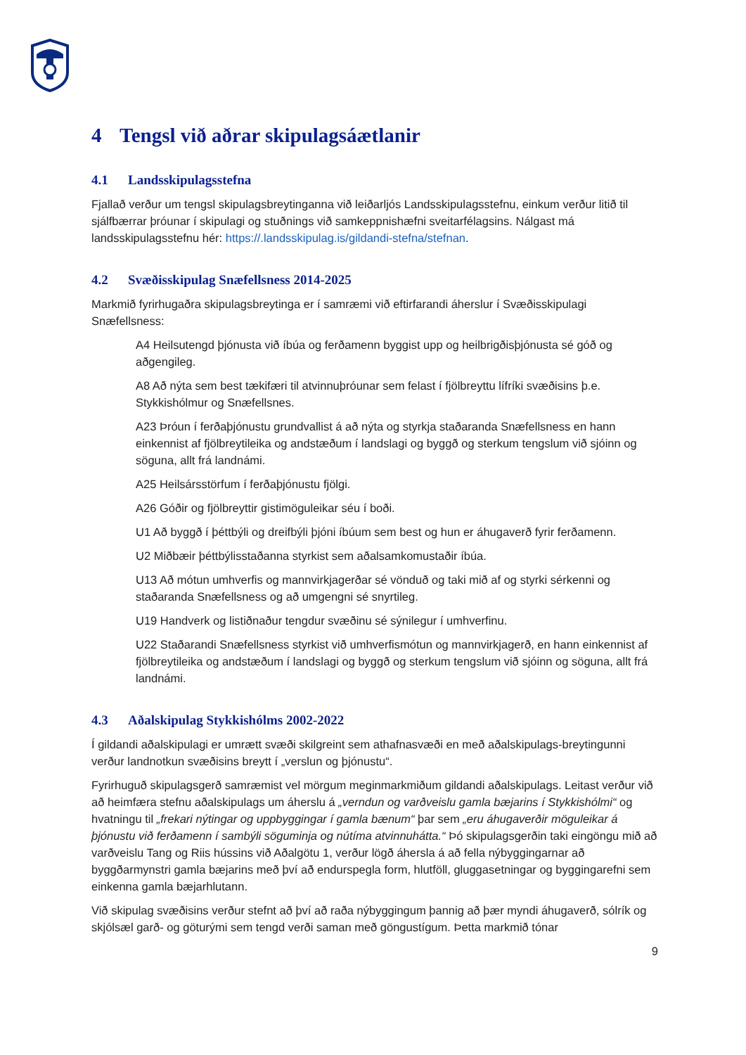4 Tengsl við aðrar skipulagsáætlanir
4.1 Landsskipulagsstefna
Fjallað verður um tengsl skipulagsbreytinganna við leiðarljós Landsskipulagsstefnu, einkum verður litið til sjálfbærrar þróunar í skipulagi og stuðnings við samkeppnishæfni sveitarfélagsins. Nálgast má landsskipulagsstefnu hér: https://.landsskipulag.is/gildandi-stefna/stefnan.
4.2 Svæðisskipulag Snæfellsness 2014-2025
Markmið fyrirhugaðra skipulagsbreytinga er í samræmi við eftirfarandi áherslur í Svæðisskipulagi Snæfellsness:
A4 Heilsutengd þjónusta við íbúa og ferðamenn byggist upp og heilbrigðisþjónusta sé góð og aðgengileg.
A8 Að nýta sem best tækifæri til atvinnuþróunar sem felast í fjölbreyttu lífríki svæðisins þ.e. Stykkishólmur og Snæfellsnes.
A23 Þróun í ferðaþjónustu grundvallist á að nýta og styrkja staðaranda Snæfellsness en hann einkennist af fjölbreytileika og andstæðum í landslagi og byggð og sterkum tengslum við sjóinn og söguna, allt frá landnámi.
A25 Heilsársstörfum í ferðaþjónustu fjölgi.
A26 Góðir og fjölbreyttir gistimöguleikar séu í boði.
U1 Að byggð í þéttbýli og dreifbýli þjóni íbúum sem best og hun er áhugaverð fyrir ferðamenn.
U2 Miðbæir þéttbýlisstaðanna styrkist sem aðalsamkomustaðir íbúa.
U13 Að mótun umhverfis og mannvirkjagerðar sé vönduð og taki mið af og styrki sérkenni og staðaranda Snæfellsness og að umgengni sé snyrtileg.
U19 Handverk og listiðnaður tengdur svæðinu sé sýnilegur í umhverfinu.
U22 Staðarandi Snæfellsness styrkist við umhverfismótun og mannvirkjagerð, en hann einkennist af fjölbreytileika og andstæðum í landslagi og byggð og sterkum tengslum við sjóinn og söguna, allt frá landnámi.
4.3 Aðalskipulag Stykkishólms 2002-2022
Í gildandi aðalskipulagi er umrætt svæði skilgreint sem athafnasvæði en með aðalskipulags-breytingunni verður landnotkun svæðisins breytt í „verslun og þjónustu“.
Fyrirhuguð skipulagsgerð samræmist vel mörgum meginmarkmiðum gildandi aðalskipulags. Leitast verður við að heimfæra stefnu aðalskipulags um áherslu á „verndun og varðveislu gamla bæjarins í Stykkishólmi“ og hvatningu til „frekari nýtingar og uppbyggingar í gamla bænum“ þar sem „eru áhugaverðir möguleikar á þjónustu við ferðamenn í sambýli söguminja og nútíma atvinnuhátta.“ Þó skipulagsgerðin taki eingöngu mið að varðveislu Tang og Riis hússins við Aðalgötu 1, verður lögð áhersla á að fella nýbyggingarnar að byggðarmynstri gamla bæjarins með því að endurspegla form, hlutföll, gluggasetningar og byggingarefni sem einkenna gamla bæjarhlutann.
Við skipulag svæðisins verður stefnt að því að raða nýbyggingum þannig að þær myndi áhugaverð, sólrík og skjólsæl garð- og göturými sem tengd verði saman með göngustígum. Þetta markmið tónar
9